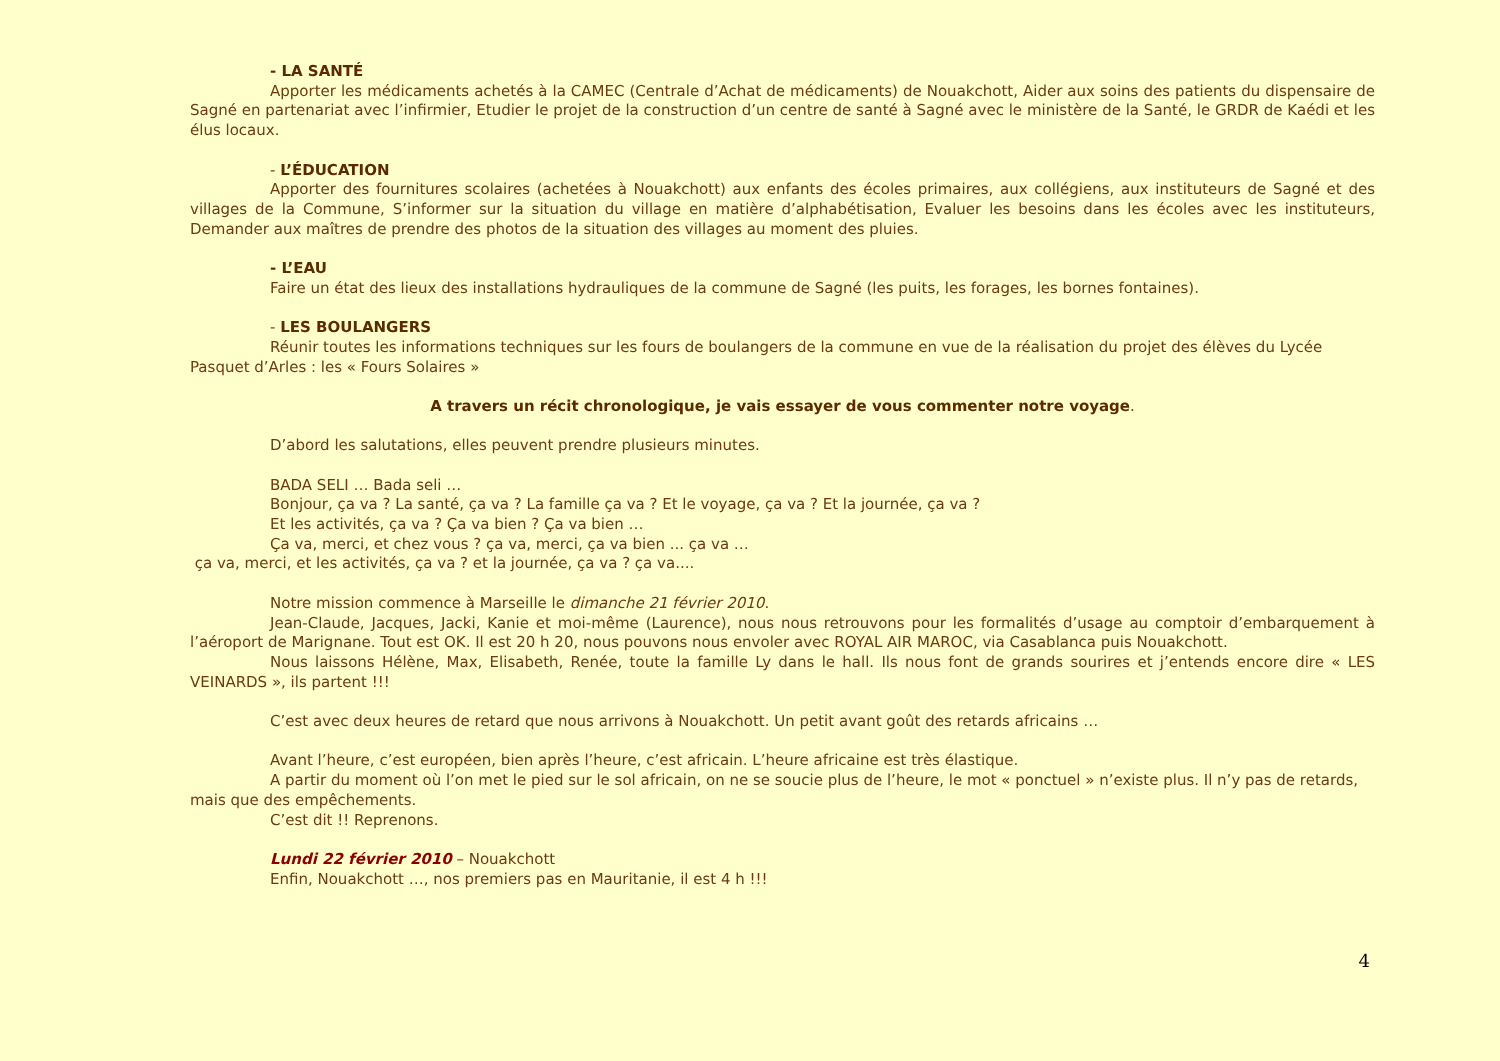- LA SANTÉ
Apporter les médicaments achetés à la CAMEC (Centrale d’Achat de médicaments) de Nouakchott, Aider aux soins des patients du dispensaire de Sagné en partenariat avec l’infirmier, Etudier le projet de la construction d’un centre de santé à Sagné avec le ministère de la Santé, le GRDR de Kaédi et les élus locaux.
- L’ÉDUCATION
Apporter des fournitures scolaires (achetées à Nouakchott) aux enfants des écoles primaires, aux collégiens, aux instituteurs de Sagné et des villages de la Commune, S’informer sur la situation du village en matière d’alphabétisation, Evaluer les besoins dans les écoles avec les instituteurs, Demander aux maîtres de prendre des photos de la situation des villages au moment des pluies.
- L’EAU
Faire un état des lieux des installations hydrauliques de la commune de Sagné (les puits, les forages, les bornes fontaines).
- LES BOULANGERS
Réunir toutes les informations techniques sur les fours de boulangers de la commune en vue de la réalisation du projet des élèves du Lycée Pasquet d’Arles : les « Fours Solaires »
A travers un récit chronologique, je vais essayer de vous commenter notre voyage.
D’abord les salutations, elles peuvent prendre plusieurs minutes.
BADA SELI … Bada seli …
Bonjour, ça va ? La santé, ça va ? La famille ça va ? Et le voyage, ça va ? Et la journée, ça va ?
Et les activités, ça va ? Ça va bien ? Ça va bien …
Ça va, merci, et chez vous ? ça va, merci, ça va bien ... ça va …
ça va, merci, et les activités, ça va ? et la journée, ça va ? ça va....
Notre mission commence à Marseille le dimanche 21 février 2010.
Jean-Claude, Jacques, Jacki, Kanie et moi-même (Laurence), nous nous retrouvons pour les formalités d’usage au comptoir d’embarquement à l’aéroport de Marignane. Tout est OK. Il est 20 h 20, nous pouvons nous envoler avec ROYAL AIR MAROC, via Casablanca puis Nouakchott.
Nous laissons Hélène, Max, Elisabeth, Renée, toute la famille Ly dans le hall. Ils nous font de grands sourires et j’entends encore dire « LES VEINARDS », ils partent !!!
C’est avec deux heures de retard que nous arrivons à Nouakchott. Un petit avant goût des retards africains …
Avant l’heure, c’est européen, bien après l’heure, c’est africain. L’heure africaine est très élastique.
A partir du moment où l’on met le pied sur le sol africain, on ne se soucie plus de l’heure, le mot « ponctuel » n’existe plus. Il n’y pas de retards, mais que des empêchements.
C’est dit !! Reprenons.
Lundi 22 février 2010 – Nouakchott
Enfin, Nouakchott …, nos premiers pas en Mauritanie, il est 4 h !!!
4